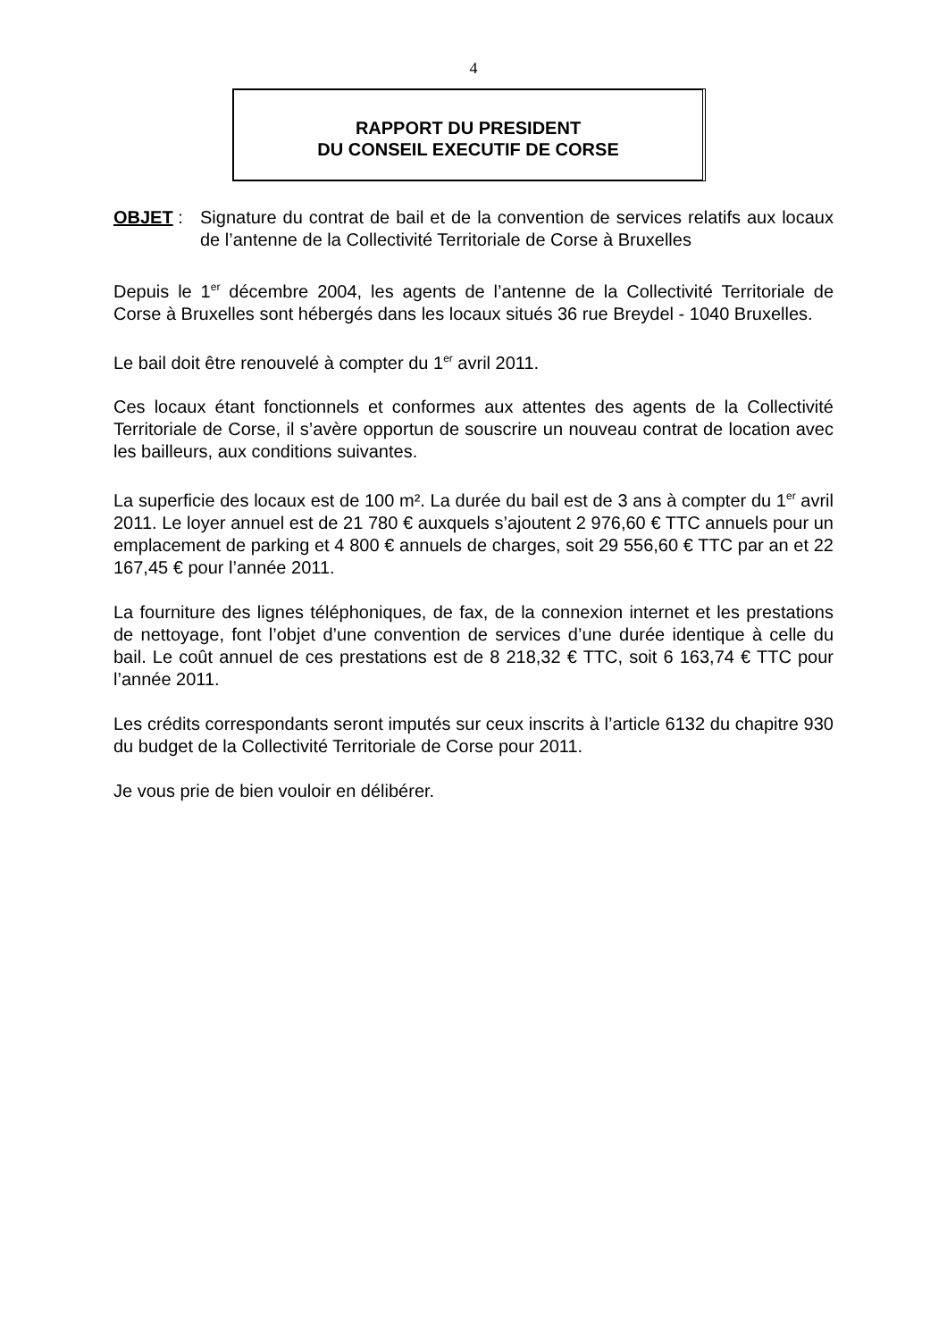4
RAPPORT DU PRESIDENT
DU CONSEIL EXECUTIF DE CORSE
OBJET : Signature du contrat de bail et de la convention de services relatifs aux locaux de l’antenne de la Collectivité Territoriale de Corse à Bruxelles
Depuis le 1<sup>er</sup> décembre 2004, les agents de l’antenne de la Collectivité Territoriale de Corse à Bruxelles sont hébergés dans les locaux situés 36 rue Breydel - 1040 Bruxelles.
Le bail doit être renouvelé à compter du 1<sup>er</sup> avril 2011.
Ces locaux étant fonctionnels et conformes aux attentes des agents de la Collectivité Territoriale de Corse, il s’avère opportun de souscrire un nouveau contrat de location avec les bailleurs, aux conditions suivantes.
La superficie des locaux est de 100 m². La durée du bail est de 3 ans à compter du 1<sup>er</sup> avril 2011. Le loyer annuel est de 21 780 € auxquels s’ajoutent 2 976,60 € TTC annuels pour un emplacement de parking et 4 800 € annuels de charges, soit 29 556,60 € TTC par an et 22 167,45 € pour l’année 2011.
La fourniture des lignes téléphoniques, de fax, de la connexion internet et les prestations de nettoyage, font l’objet d’une convention de services d’une durée identique à celle du bail. Le coût annuel de ces prestations est de 8 218,32 € TTC, soit 6 163,74 € TTC pour l’année 2011.
Les crédits correspondants seront imputés sur ceux inscrits à l’article 6132 du chapitre 930 du budget de la Collectivité Territoriale de Corse pour 2011.
Je vous prie de bien vouloir en délibérer.